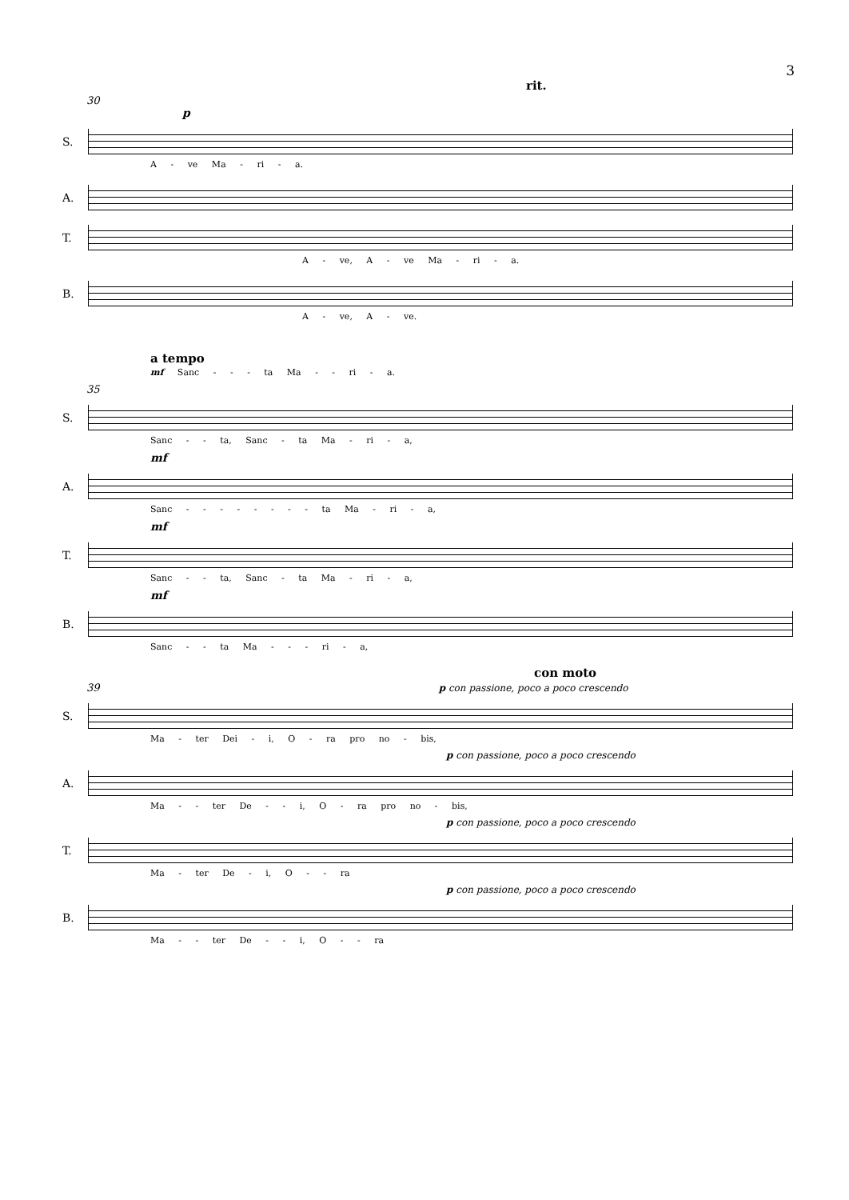3
rit.
30
p
S.
A - ve Ma - ri - a.
A.
T.
A - ve, A - ve Ma - ri - a.
B.
A - ve, A - ve.
a tempo
mf Sanc - - - ta Ma - - ri - a.
35
S.
Sanc - - ta, Sanc - ta Ma - ri - a,
mf
A.
Sanc - - - - - - - - ta Ma - ri - a,
mf
T.
Sanc - - ta, Sanc - ta Ma - ri - a,
mf
B.
Sanc - - ta Ma - - - ri - a,
con moto
39 p con passione, poco a poco crescendo
S.
Ma - ter Dei - i, O - ra pro no - bis,
p con passione, poco a poco crescendo
A.
Ma - - ter De - - i, O - ra pro no - bis,
p con passione, poco a poco crescendo
T.
Ma - ter De - i, O - - ra
p con passione, poco a poco crescendo
B.
Ma - - ter De - - i, O - - ra